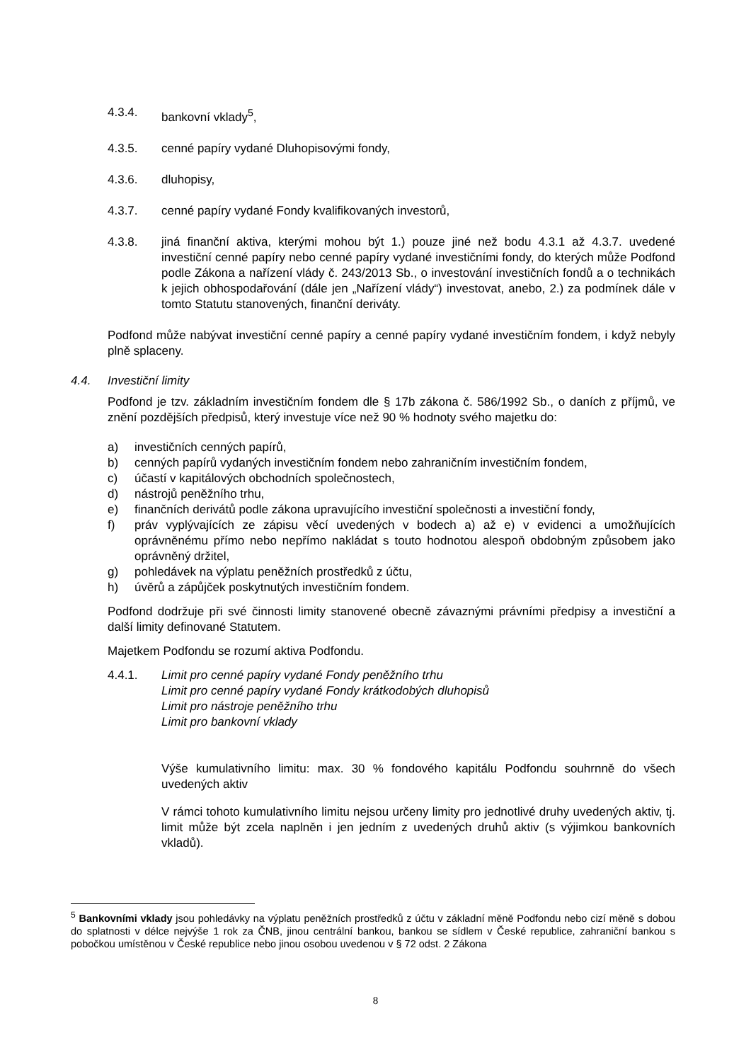4.3.4. bankovní vklady<sup>5</sup>,
4.3.5. cenné papíry vydané Dluhopisovými fondy,
4.3.6. dluhopisy,
4.3.7. cenné papíry vydané Fondy kvalifikovaných investorů,
4.3.8. jiná finanční aktiva, kterými mohou být 1.) pouze jiné než bodu 4.3.1 až 4.3.7. uvedené investiční cenné papíry nebo cenné papíry vydané investičními fondy, do kterých může Podfond podle Zákona a nařízení vlády č. 243/2013 Sb., o investování investičních fondů a o technikách k jejich obhospodařování (dále jen „Nařízení vlády“) investovat, anebo, 2.) za podmínek dále v tomto Statutu stanovených, finanční deriváty.
Podfond může nabývat investiční cenné papíry a cenné papíry vydané investičním fondem, i když nebyly plně splaceny.
4.4. Investiční limity
Podfond je tzv. základním investičním fondem dle § 17b zákona č. 586/1992 Sb., o daních z příjmů, ve znění pozdějších předpisů, který investuje více než 90 % hodnoty svého majetku do:
a) investičních cenných papírů,
b) cenných papírů vydaných investičním fondem nebo zahraničním investičním fondem,
c) účastí v kapitálových obchodních společnostech,
d) nástrojů peněžního trhu,
e) finančních derivátů podle zákona upravujícího investiční společnosti a investiční fondy,
f) práv vyplývajících ze zápisu věcí uvedených v bodech a) až e) v evidenci a umožňujících oprávněnému přímo nebo nepřímo nakládat s touto hodnotou alespoň obdobným způsobem jako oprávněný držitel,
g) pohledávek na výplatu peněžních prostředků z účtu,
h) úvěrů a zápůjček poskytnutých investičním fondem.
Podfond dodržuje při své činnosti limity stanovené obecně závaznými právními předpisy a investiční a další limity definované Statutem.
Majetkem Podfondu se rozumí aktiva Podfondu.
4.4.1. Limit pro cenné papíry vydané Fondy peněžního trhu
Limit pro cenné papíry vydané Fondy krátkodobých dluhopisů
Limit pro nástroje peněžního trhu
Limit pro bankovní vklady
Výše kumulativního limitu: max. 30 % fondového kapitálu Podfondu souhrnně do všech uvedených aktiv
V rámci tohoto kumulativního limitu nejsou určeny limity pro jednotlivé druhy uvedených aktiv, tj. limit může být zcela naplněn i jen jedním z uvedených druhů aktiv (s výjimkou bankovních vkladů).
<sup>5</sup> Bankovními vklady jsou pohledávky na výplatu peněžních prostředků z účtu v základní měně Podfondu nebo cizí měně s dobou do splatnosti v délce nejvýše 1 rok za ČNB, jinou centrální bankou, bankou se sídlem v České republice, zahraniční bankou s pobočkou umístěnou v České republice nebo jinou osobou uvedenou v § 72 odst. 2 Zákona
8